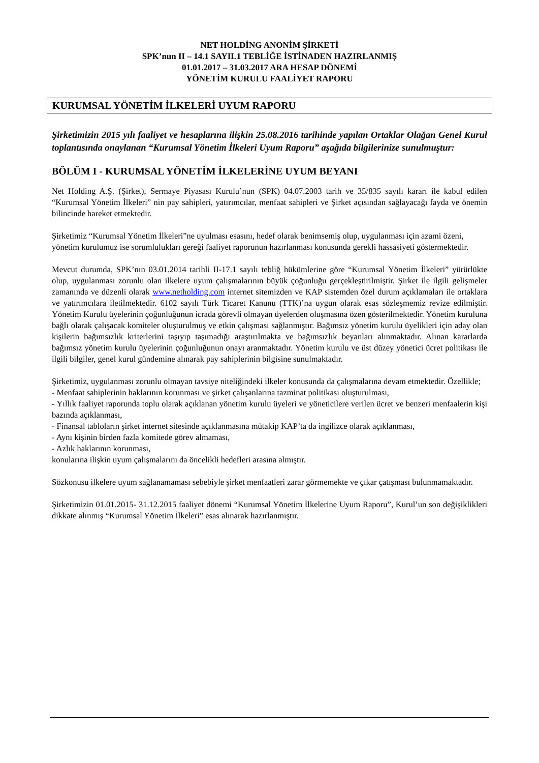NET HOLDİNG ANONİM ŞİRKETİ
SPK’nun II – 14.1 SAYIL1 TEBLİĞE İSTİNADEN HAZIRLANMIŞ
01.01.2017 – 31.03.2017 ARA HESAP DÖNEMİ
YÖNETİM KURULU FAALİYET RAPORU
KURUMSAL YÖNETİM İLKELERİ UYUM RAPORU
Şirketimizin 2015 yılı faaliyet ve hesaplarına ilişkin 25.08.2016 tarihinde yapılan Ortaklar Olağan Genel Kurul toplantısında onaylanan “Kurumsal Yönetim İlkeleri Uyum Raporu” aşağıda bilgilerinize sunulmuştur:
BÖLÜM I - KURUMSAL YÖNETİM İLKELERİNE UYUM BEYANI
Net Holding A.Ş. (Şirket), Sermaye Piyasası Kurulu’nun (SPK) 04.07.2003 tarih ve 35/835 sayılı kararı ile kabul edilen “Kurumsal Yönetim İlkeleri” nin pay sahipleri, yatırımcılar, menfaat sahipleri ve Şirket açısından sağlayacağı fayda ve önemin bilincinde hareket etmektedir.
Şirketimiz “Kurumsal Yönetim İlkeleri”ne uyulması esasını, hedef olarak benimsemiş olup, uygulanması için azami özeni, yönetim kurulumuz ise sorumlulukları gereği faaliyet raporunun hazırlanması konusunda gerekli hassasiyeti göstermektedir.
Mevcut durumda, SPK’nın 03.01.2014 tarihli II-17.1 sayılı tebliğ hükümlerine göre “Kurumsal Yönetim İlkeleri” yürürlükte olup, uygulanması zorunlu olan ilkelere uyum çalışmalarının büyük çoğunluğu gerçekleştirilmiştir. Şirket ile ilgili gelişmeler zamanında ve düzenli olarak www.netholding.com internet sitemizden ve KAP sistemden özel durum açıklamaları ile ortaklara ve yatırımcılara iletilmektedir. 6102 sayılı Türk Ticaret Kanunu (TTK)’na uygun olarak esas sözleşmemiz revize edilmiştir. Yönetim Kurulu üyelerinin çoğunluğunun icrada görevli olmayan üyelerden oluşmasına özen gösterilmektedir. Yönetim kuruluna bağlı olarak çalışacak komiteler oluşturulmuş ve etkin çalışması sağlanmıştır. Bağımsız yönetim kurulu üyelikleri için aday olan kişilerin bağımsızlık kriterlerini taşıyıp taşımadığı araştırılmakta ve bağımsızlık beyanları alınmaktadır. Alınan kararlarda bağımsız yönetim kurulu üyelerinin çoğunluğunun onayı aranmaktadır. Yönetim kurulu ve üst düzey yönetici ücret politikası ile ilgili bilgiler, genel kurul gündemine alınarak pay sahiplerinin bilgisine sunulmaktadır.
Şirketimiz, uygulanması zorunlu olmayan tavsiye niteliğindeki ilkeler konusunda da çalışmalarına devam etmektedir. Özellikle;
- Menfaat sahiplerinin haklarının korunması ve şirket çalışanlarına tazminat politikası oluşturulması,
- Yıllık faaliyet raporunda toplu olarak açıklanan yönetim kurulu üyeleri ve yöneticilere verilen ücret ve benzeri menfaalerin kişi bazında açıklanması,
- Finansal tabloların şirket internet sitesinde açıklanmasına mütakip KAP’ta da ingilizce olarak açıklanması,
- Aynı kişinin birden fazla komitede görev almaması,
- Azlık haklarının korunması,
konularına ilişkin uyum çalışmalarını da öncelikli hedefleri arasına almıştır.
Sözkonusu ilkelere uyum sağlanamaması sebebiyle şirket menfaatleri zarar görmemekte ve çıkar çatışması bulunmamaktadır.
Şirketimizin 01.01.2015- 31.12.2015 faaliyet dönemi “Kurumsal Yönetim İlkelerine Uyum Raporu”, Kurul’un son değişiklikleri dikkate alınmış “Kurumsal Yönetim İlkeleri” esas alınarak hazırlanmıştır.